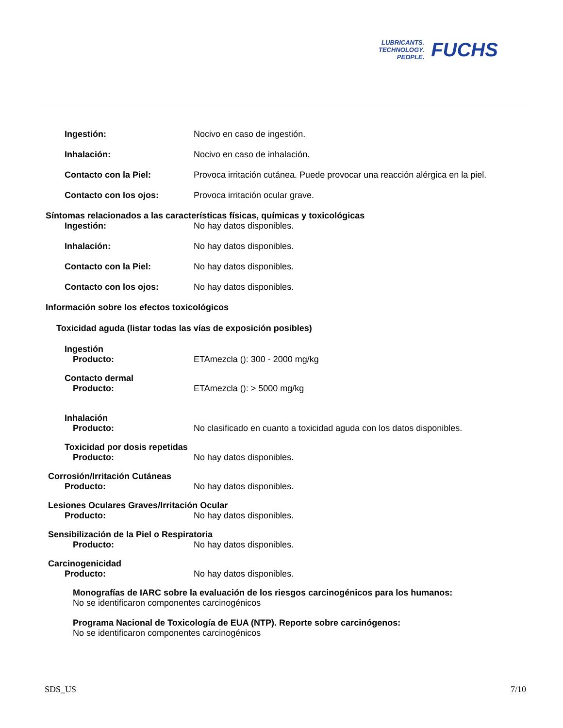LUBRICANTS.
TECHNOLOGY.
PEOPLE.
FUCHS
Ingestión: Nocivo en caso de ingestión.
Inhalación: Nocivo en caso de inhalación.
Contacto con la Piel: Provoca irritación cutánea. Puede provocar una reacción alérgica en la piel.
Contacto con los ojos: Provoca irritación ocular grave.
Síntomas relacionados a las características físicas, químicas y toxicológicas
Ingestión: No hay datos disponibles.
Inhalación: No hay datos disponibles.
Contacto con la Piel: No hay datos disponibles.
Contacto con los ojos: No hay datos disponibles.
Información sobre los efectos toxicológicos
Toxicidad aguda (listar todas las vías de exposición posibles)
Ingestión
Producto: ETAmezcla (): 300 - 2000 mg/kg
Contacto dermal
Producto: ETAmezcla (): > 5000 mg/kg
Inhalación
Producto: No clasificado en cuanto a toxicidad aguda con los datos disponibles.
Toxicidad por dosis repetidas
Producto: No hay datos disponibles.
Corrosión/Irritación Cutáneas
Producto: No hay datos disponibles.
Lesiones Oculares Graves/Irritación Ocular
Producto: No hay datos disponibles.
Sensibilización de la Piel o Respiratoria
Producto: No hay datos disponibles.
Carcinogenicidad
Producto: No hay datos disponibles.
Monografías de IARC sobre la evaluación de los riesgos carcinogénicos para los humanos:
No se identificaron componentes carcinogénicos
Programa Nacional de Toxicología de EUA (NTP). Reporte sobre carcinógenos:
No se identificaron componentes carcinogénicos
SDS_US 7/10